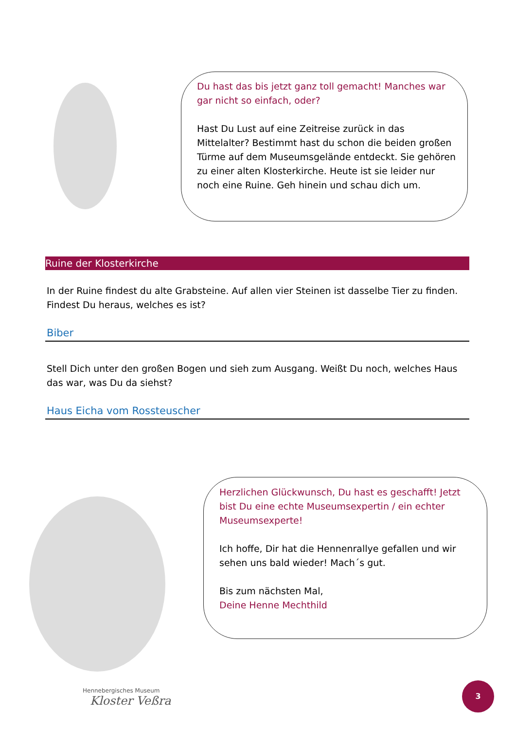Du hast das bis jetzt ganz toll gemacht! Manches war gar nicht so einfach, oder?
Hast Du Lust auf eine Zeitreise zurück in das Mittelalter? Bestimmt hast du schon die beiden großen Türme auf dem Museumsgelände entdeckt. Sie gehören zu einer alten Klosterkirche. Heute ist sie leider nur noch eine Ruine. Geh hinein und schau dich um.
Ruine der Klosterkirche
In der Ruine findest du alte Grabsteine. Auf allen vier Steinen ist dasselbe Tier zu finden. Findest Du heraus, welches es ist?
Biber
Stell Dich unter den großen Bogen und sieh zum Ausgang. Weißt Du noch, welches Haus das war, was Du da siehst?
Haus Eicha vom Rossteuscher
Herzlichen Glückwunsch, Du hast es geschafft! Jetzt bist Du eine echte Museumsexpertin / ein echter Museumsexperte!
Ich hoffe, Dir hat die Hennenrallye gefallen und wir sehen uns bald wieder! Mach´s gut.
Bis zum nächsten Mal,
Deine Henne Mechthild
Hennebergisches Museum
Kloster Veßra
3